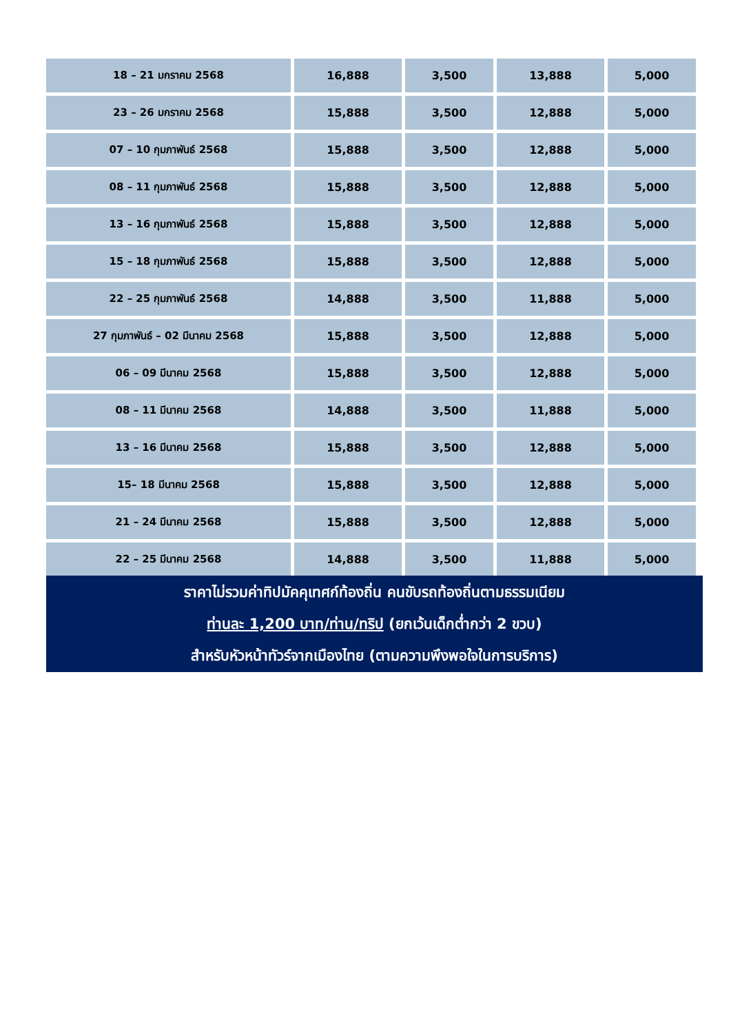| 18 – 21 มกราคม 2568 | 16,888 | 3,500 | 13,888 | 5,000 |
| 23 – 26 มกราคม 2568 | 15,888 | 3,500 | 12,888 | 5,000 |
| 07 – 10 กุมภาพันธ์ 2568 | 15,888 | 3,500 | 12,888 | 5,000 |
| 08 – 11 กุมภาพันธ์ 2568 | 15,888 | 3,500 | 12,888 | 5,000 |
| 13 – 16 กุมภาพันธ์ 2568 | 15,888 | 3,500 | 12,888 | 5,000 |
| 15 – 18 กุมภาพันธ์ 2568 | 15,888 | 3,500 | 12,888 | 5,000 |
| 22 – 25 กุมภาพันธ์ 2568 | 14,888 | 3,500 | 11,888 | 5,000 |
| 27 กุมภาพันธ์ – 02 มีนาคม 2568 | 15,888 | 3,500 | 12,888 | 5,000 |
| 06 – 09 มีนาคม 2568 | 15,888 | 3,500 | 12,888 | 5,000 |
| 08 – 11 มีนาคม 2568 | 14,888 | 3,500 | 11,888 | 5,000 |
| 13 – 16 มีนาคม 2568 | 15,888 | 3,500 | 12,888 | 5,000 |
| 15– 18 มีนาคม 2568 | 15,888 | 3,500 | 12,888 | 5,000 |
| 21 – 24 มีนาคม 2568 | 15,888 | 3,500 | 12,888 | 5,000 |
| 22 – 25 มีนาคม 2568 | 14,888 | 3,500 | 11,888 | 5,000 |
ราคาไม่รวมค่าทิปมัคคุเทศก์ท้องถิ่น คนขับรถท้องถิ่นตามธรรมเนียม
ท่านละ 1,200 บาท/ท่าน/ทริป (ยกเว้นเด็กต่ำกว่า 2 ขวบ)
สำหรับหัวหน้าทัวร์จากเมืองไทย (ตามความพึงพอใจในการบริการ)